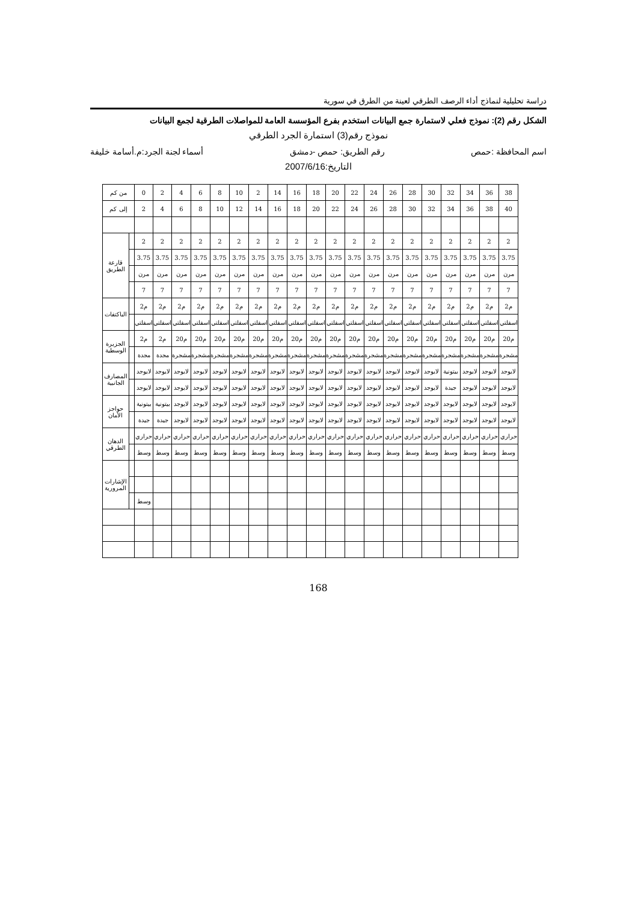دراسة تحليلية لنماذج أداء الرصف الطرقي لعينة من الطرق في سورية
الشكل رقم (2): نموذج فعلي لاستمارة جمع البيانات استخدم بفرع المؤسسة العامة للمواصلات الطرقية لجمع البيانات
نموذج رقم(3) استمارة الجرد الطرقي
اسم المحافظة :حمص رقم الطريق: حمص -دمشق أسماء لجنة الجرد:م.أسامة خليفة
التاريخ:2007/6/16
| من كم | | 0 | 2 | 4 | 6 | 8 | 10 | 2 | 14 | 16 | 18 | 20 | 22 | 24 | 26 | 28 | 30 | 32 | 34 | 36 | 38 |
| إلى كم | | 2 | 4 | 6 | 8 | 10 | 12 | 14 | 16 | 18 | 20 | 22 | 24 | 26 | 28 | 30 | 32 | 34 | 36 | 38 | 40 |
| قارعة الطريق | | 2 | 2 | 2 | 2 | 2 | 2 | 2 | 2 | 2 | 2 | 2 | 2 | 2 | 2 | 2 | 2 | 2 | 2 | 2 | 2 |
| | | 3.75 | 3.75 | 3.75 | 3.75 | 3.75 | 3.75 | 3.75 | 3.75 | 3.75 | 3.75 | 3.75 | 3.75 | 3.75 | 3.75 | 3.75 | 3.75 | 3.75 | 3.75 | 3.75 | 3.75 |
| | | مرن | مرن | مرن | مرن | مرن | مرن | مرن | مرن | مرن | مرن | مرن | مرن | مرن | مرن | مرن | مرن | مرن | مرن | مرن | مرن |
| | | 7 | 7 | 7 | 7 | 7 | 7 | 7 | 7 | 7 | 7 | 7 | 7 | 7 | 7 | 7 | 7 | 7 | 7 | 7 | 7 |
| الباكتفات | | 2م | 2م | 2م | 2م | 2م | 2م | 2م | 2م | 2م | 2م | 2م | 2م | 2م | 2م | 2م | 2م | 2م | 2م | 2م | 2م |
| | | اسفلتي | اسفلتي | اسفلتي | اسفلتي | اسفلتي | اسفلتي | اسفلتي | اسفلتي | اسفلتي | اسفلتي | اسفلتي | اسفلتي | اسفلتي | اسفلتي | اسفلتي | اسفلتي | اسفلتي | اسفلتي | اسفلتي | اسفلتي |
| الجزيرة الوسطية | | 2م | 2م | 20م | 20م | 20م | 20م | 20م | 20م | 20م | 20م | 20م | 20م | 20م | 20م | 20م | 20م | 20م | 20م | 20م | 20م |
| | | مجدة | مجدة | مشجرة | مشجرة | مشجرة | مشجرة | مشجرة | مشجرة | مشجرة | مشجرة | مشجرة | مشجرة | مشجرة | مشجرة | مشجرة | مشجرة | مشجرة | مشجرة | مشجرة | مشجرة |
| المصارف الجانبية | | لايوجد | لايوجد | لايوجد | لايوجد | لايوجد | لايوجد | لايوجد | لايوجد | لايوجد | لايوجد | لايوجد | لايوجد | لايوجد | لايوجد | لايوجد | لايوجد | بيتونية | لايوجد | لايوجد | لايوجد |
| | | لايوجد | لايوجد | لايوجد | لايوجد | لايوجد | لايوجد | لايوجد | لايوجد | لايوجد | لايوجد | لايوجد | لايوجد | لايوجد | لايوجد | لايوجد | لايوجد | جيدة | لايوجد | لايوجد | لايوجد |
| حواجز الأمان | | بيتونية | بيتونية | لايوجد | لايوجد | لايوجد | لايوجد | لايوجد | لايوجد | لايوجد | لايوجد | لايوجد | لايوجد | لايوجد | لايوجد | لايوجد | لايوجد | لايوجد | لايوجد | لايوجد | لايوجد |
| | | جيدة | جيدة | لايوجد | لايوجد | لايوجد | لايوجد | لايوجد | لايوجد | لايوجد | لايوجد | لايوجد | لايوجد | لايوجد | لايوجد | لايوجد | لايوجد | لايوجد | لايوجد | لايوجد | لايوجد |
| الدهان الطرقي | | حراري | حراري | حراري | حراري | حراري | حراري | حراري | حراري | حراري | حراري | حراري | حراري | حراري | حراري | حراري | حراري | حراري | حراري | حراري | حراري |
| | | وسط | وسط | وسط | وسط | وسط | وسط | وسط | وسط | وسط | وسط | وسط | وسط | وسط | وسط | وسط | وسط | وسط | وسط | وسط | وسط |
| الإشارات المرورية | | | | | | | | | | | | | | | | | | | | | |
| | | وسط | | | | | | | | | | | | | | | | | | | |
168